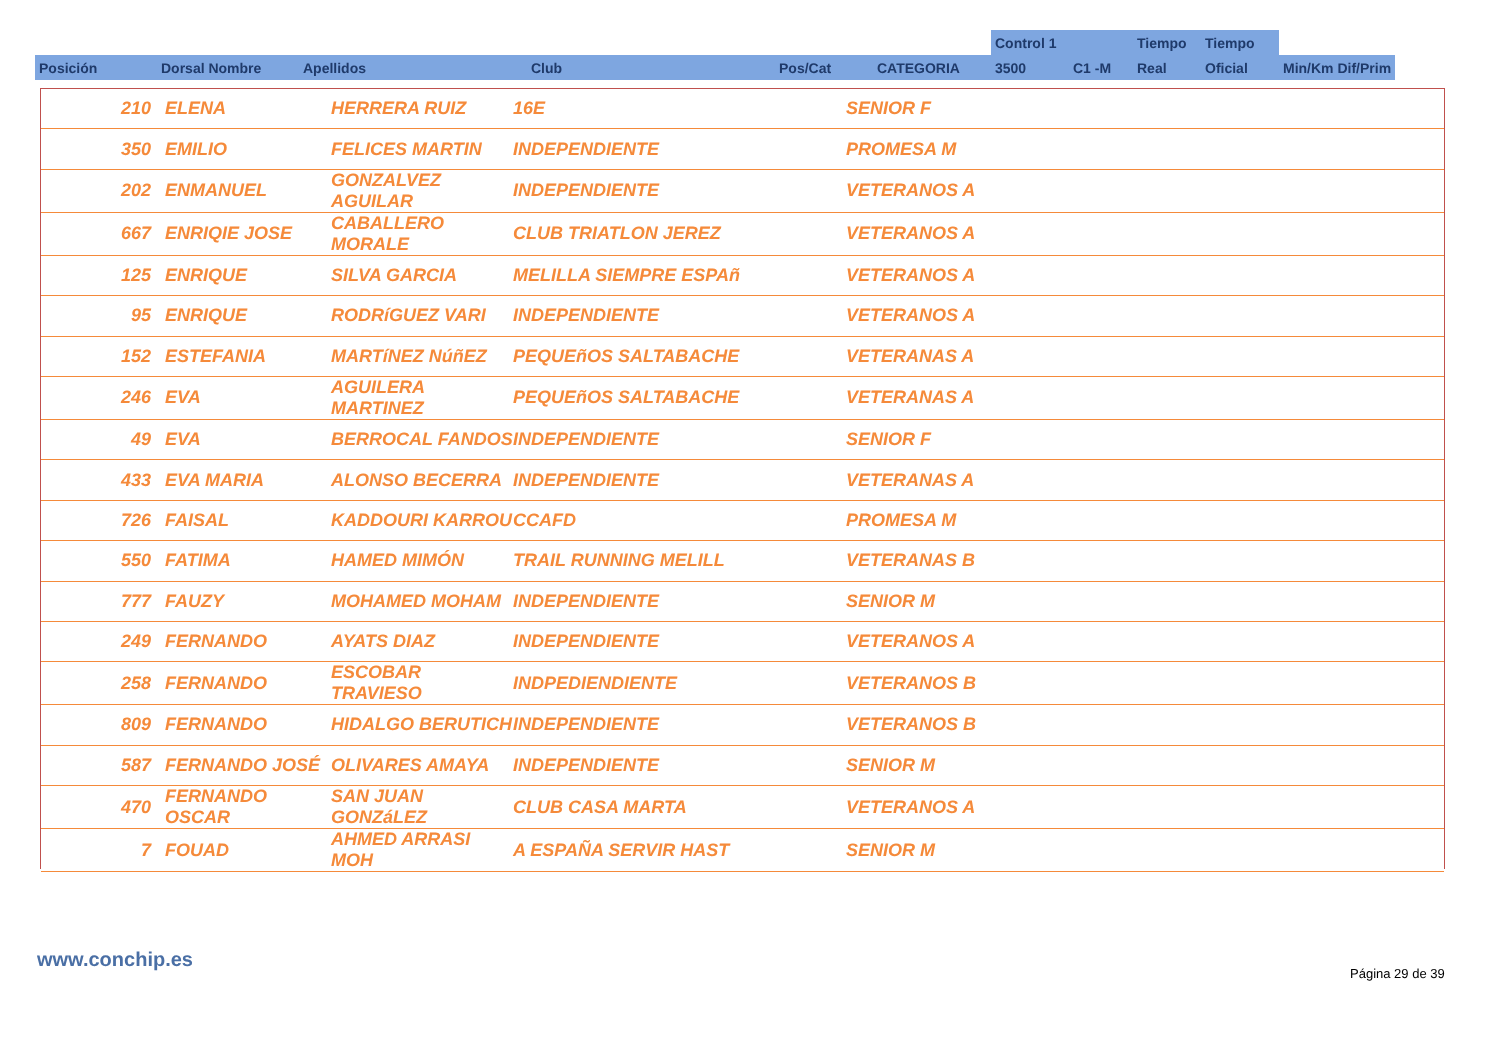| | | | | | | Control 1 | | Tiempo | Tiempo | |
| Posición | Dorsal Nombre | Apellidos | Club | Pos/Cat | CATEGORIA | 3500 | C1 -M | Real | Oficial | Min/Km Dif/Prim |
| 210 | ELENA | HERRERA RUIZ | 16E | SENIOR F |
| 350 | EMILIO | FELICES MARTIN | INDEPENDIENTE | PROMESA M |
| 202 | ENMANUEL | GONZALVEZ AGUILAR | INDEPENDIENTE | VETERANOS A |
| 667 | ENRIQIE JOSE | CABALLERO MORALE | CLUB TRIATLON JEREZ | VETERANOS A |
| 125 | ENRIQUE | SILVA GARCIA | MELILLA SIEMPRE ESPAñ | VETERANOS A |
| 95 | ENRIQUE | RODRíGUEZ VARI | INDEPENDIENTE | VETERANOS A |
| 152 | ESTEFANIA | MARTíNEZ NúñEZ | PEQUEñOS SALTABACHE | VETERANAS A |
| 246 | EVA | AGUILERA MARTINEZ | PEQUEñOS SALTABACHE | VETERANAS A |
| 49 | EVA | BERROCAL FANDOS | INDEPENDIENTE | SENIOR F |
| 433 | EVA MARIA | ALONSO BECERRA | INDEPENDIENTE | VETERANAS A |
| 726 | FAISAL | KADDOURI KARROU | CCAFD | PROMESA M |
| 550 | FATIMA | HAMED MIMÓN | TRAIL RUNNING MELILL | VETERANAS B |
| 777 | FAUZY | MOHAMED MOHAM | INDEPENDIENTE | SENIOR M |
| 249 | FERNANDO | AYATS DIAZ | INDEPENDIENTE | VETERANOS A |
| 258 | FERNANDO | ESCOBAR TRAVIESO | INDPEDIENDIENTE | VETERANOS B |
| 809 | FERNANDO | HIDALGO BERUTICH | INDEPENDIENTE | VETERANOS B |
| 587 | FERNANDO JOSÉ | OLIVARES AMAYA | INDEPENDIENTE | SENIOR M |
| 470 | FERNANDO OSCAR | SAN JUAN GONZáLEZ | CLUB CASA MARTA | VETERANOS A |
| 7 | FOUAD | AHMED ARRASI MOH | A ESPAÑA SERVIR HAST | SENIOR M |
www.conchip.es
Página 29 de 39